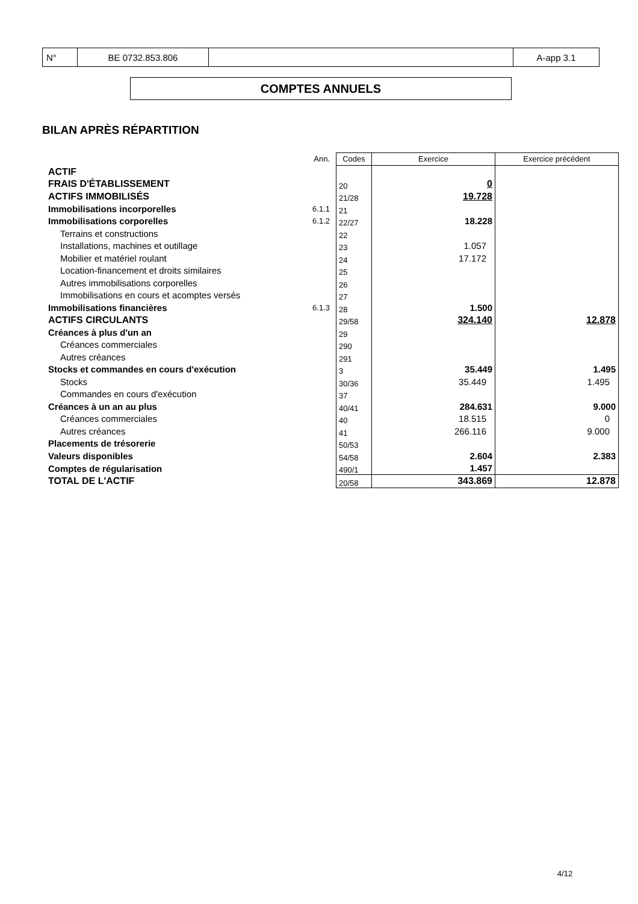| N° | BE 0732.853.806 | | A-app 3.1 |
COMPTES ANNUELS
BILAN APRÈS RÉPARTITION
| | Ann. | Codes | Exercice | Exercice précédent |
| ACTIF | | | | |
| FRAIS D'ÉTABLISSEMENT | | 20 | 0 | |
| ACTIFS IMMOBILISÉS | | 21/28 | 19.728 | |
| Immobilisations incorporelles | 6.1.1 | 21 | | |
| Immobilisations corporelles | 6.1.2 | 22/27 | 18.228 | |
| Terrains et constructions | | 22 | | |
| Installations, machines et outillage | | 23 | 1.057 | |
| Mobilier et matériel roulant | | 24 | 17.172 | |
| Location-financement et droits similaires | | 25 | | |
| Autres immobilisations corporelles | | 26 | | |
| Immobilisations en cours et acomptes versés | | 27 | | |
| Immobilisations financières | 6.1.3 | 28 | 1.500 | |
| ACTIFS CIRCULANTS | | 29/58 | 324.140 | 12.878 |
| Créances à plus d'un an | | 29 | | |
| Créances commerciales | | 290 | | |
| Autres créances | | 291 | | |
| Stocks et commandes en cours d'exécution | | 3 | 35.449 | 1.495 |
| Stocks | | 30/36 | 35.449 | 1.495 |
| Commandes en cours d'exécution | | 37 | | |
| Créances à un an au plus | | 40/41 | 284.631 | 9.000 |
| Créances commerciales | | 40 | 18.515 | 0 |
| Autres créances | | 41 | 266.116 | 9.000 |
| Placements de trésorerie | | 50/53 | | |
| Valeurs disponibles | | 54/58 | 2.604 | 2.383 |
| Comptes de régularisation | | 490/1 | 1.457 | |
| TOTAL DE L'ACTIF | | 20/58 | 343.869 | 12.878 |
4/12